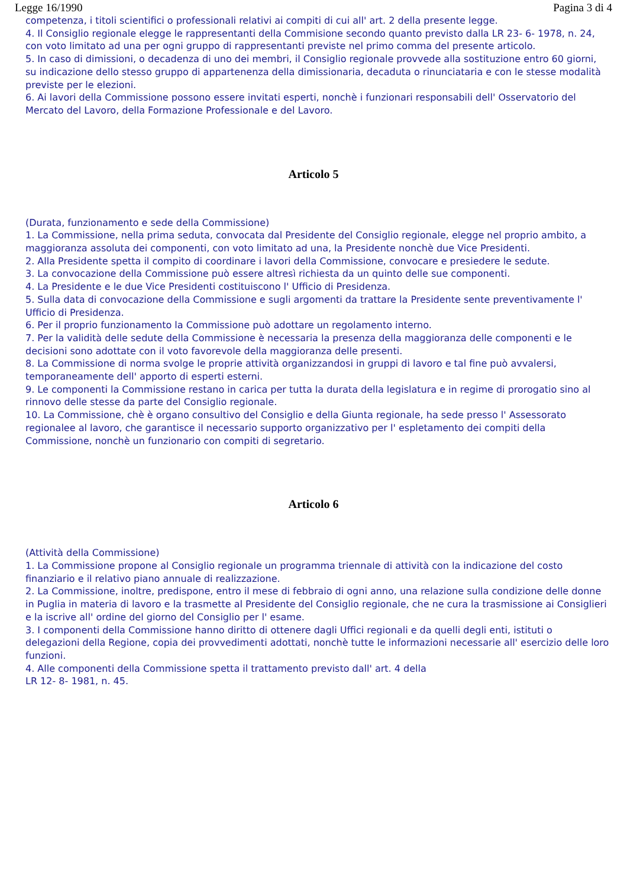Legge 16/1990 Pagina 3 di 4
competenza, i titoli scientifici o professionali relativi ai compiti di cui all' art. 2 della presente legge.
4. Il Consiglio regionale elegge le rappresentanti della Commisione secondo quanto previsto dalla LR 23- 6- 1978, n. 24, con voto limitato ad una per ogni gruppo di rappresentanti previste nel primo comma del presente articolo.
5. In caso di dimissioni, o decadenza di uno dei membri, il Consiglio regionale provvede alla sostituzione entro 60 giorni, su indicazione dello stesso gruppo di appartenenza della dimissionaria, decaduta o rinunciataria e con le stesse modalità previste per le elezioni.
6. Ai lavori della Commissione possono essere invitati esperti, nonchè i funzionari responsabili dell' Osservatorio del Mercato del Lavoro, della Formazione Professionale e del Lavoro.
Articolo 5
(Durata, funzionamento e sede della Commissione)
1. La Commissione, nella prima seduta, convocata dal Presidente del Consiglio regionale, elegge nel proprio ambito, a maggioranza assoluta dei componenti, con voto limitato ad una, la Presidente nonchè due Vice Presidenti.
2. Alla Presidente spetta il compito di coordinare i lavori della Commissione, convocare e presiedere le sedute.
3. La convocazione della Commissione può essere altresì richiesta da un quinto delle sue componenti.
4. La Presidente e le due Vice Presidenti costituiscono l' Ufficio di Presidenza.
5. Sulla data di convocazione della Commissione e sugli argomenti da trattare la Presidente sente preventivamente l' Ufficio di Presidenza.
6. Per il proprio funzionamento la Commissione può adottare un regolamento interno.
7. Per la validità delle sedute della Commissione è necessaria la presenza della maggioranza delle componenti e le decisioni sono adottate con il voto favorevole della maggioranza delle presenti.
8. La Commissione di norma svolge le proprie attività organizzandosi in gruppi di lavoro e tal fine può avvalersi, temporaneamente dell' apporto di esperti esterni.
9. Le componenti la Commissione restano in carica per tutta la durata della legislatura e in regime di prorogatio sino al rinnovo delle stesse da parte del Consiglio regionale.
10. La Commissione, chè è organo consultivo del Consiglio e della Giunta regionale, ha sede presso l' Assessorato regionalee al lavoro, che garantisce il necessario supporto organizzativo per l' espletamento dei compiti della Commissione, nonchè un funzionario con compiti di segretario.
Articolo 6
(Attività della Commissione)
1. La Commissione propone al Consiglio regionale un programma triennale di attività con la indicazione del costo finanziario e il relativo piano annuale di realizzazione.
2. La Commissione, inoltre, predispone, entro il mese di febbraio di ogni anno, una relazione sulla condizione delle donne in Puglia in materia di lavoro e la trasmette al Presidente del Consiglio regionale, che ne cura la trasmissione ai Consiglieri e la iscrive all' ordine del giorno del Consiglio per l' esame.
3. I componenti della Commissione hanno diritto di ottenere dagli Uffici regionali e da quelli degli enti, istituti o delegazioni della Regione, copia dei provvedimenti adottati, nonchè tutte le informazioni necessarie all' esercizio delle loro funzioni.
4. Alle componenti della Commissione spetta il trattamento previsto dall' art. 4 della
LR 12- 8- 1981, n. 45.